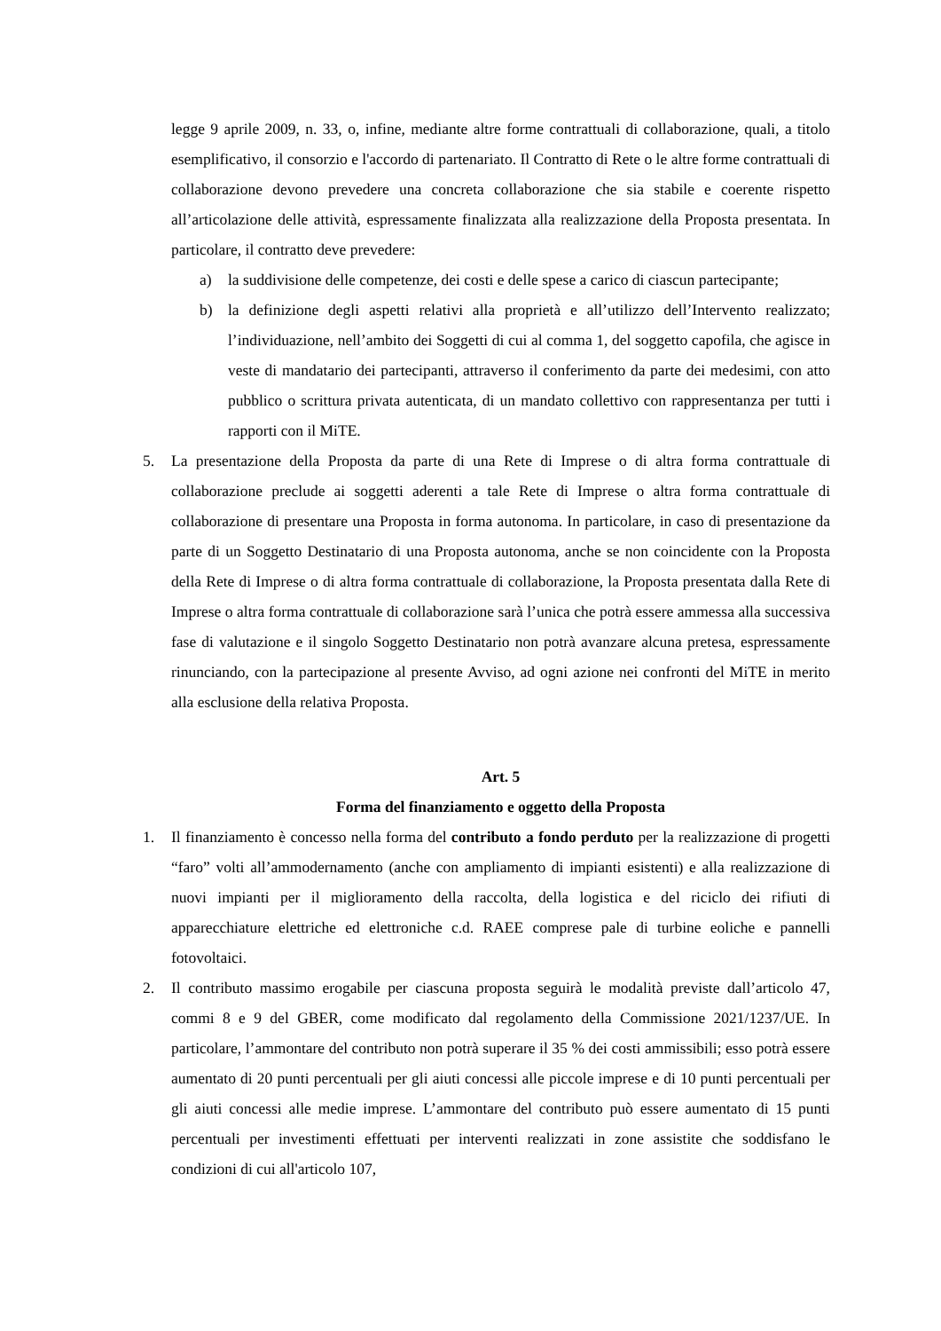legge 9 aprile 2009, n. 33, o, infine, mediante altre forme contrattuali di collaborazione, quali, a titolo esemplificativo, il consorzio e l'accordo di partenariato. Il Contratto di Rete o le altre forme contrattuali di collaborazione devono prevedere una concreta collaborazione che sia stabile e coerente rispetto all’articolazione delle attività, espressamente finalizzata alla realizzazione della Proposta presentata. In particolare, il contratto deve prevedere:
a) la suddivisione delle competenze, dei costi e delle spese a carico di ciascun partecipante;
b) la definizione degli aspetti relativi alla proprietà e all’utilizzo dell’Intervento realizzato; l’individuazione, nell’ambito dei Soggetti di cui al comma 1, del soggetto capofila, che agisce in veste di mandatario dei partecipanti, attraverso il conferimento da parte dei medesimi, con atto pubblico o scrittura privata autenticata, di un mandato collettivo con rappresentanza per tutti i rapporti con il MiTE.
5. La presentazione della Proposta da parte di una Rete di Imprese o di altra forma contrattuale di collaborazione preclude ai soggetti aderenti a tale Rete di Imprese o altra forma contrattuale di collaborazione di presentare una Proposta in forma autonoma. In particolare, in caso di presentazione da parte di un Soggetto Destinatario di una Proposta autonoma, anche se non coincidente con la Proposta della Rete di Imprese o di altra forma contrattuale di collaborazione, la Proposta presentata dalla Rete di Imprese o altra forma contrattuale di collaborazione sarà l’unica che potrà essere ammessa alla successiva fase di valutazione e il singolo Soggetto Destinatario non potrà avanzare alcuna pretesa, espressamente rinunciando, con la partecipazione al presente Avviso, ad ogni azione nei confronti del MiTE in merito alla esclusione della relativa Proposta.
Art. 5
Forma del finanziamento e oggetto della Proposta
1. Il finanziamento è concesso nella forma del contributo a fondo perduto per la realizzazione di progetti “faro” volti all’ammodernamento (anche con ampliamento di impianti esistenti) e alla realizzazione di nuovi impianti per il miglioramento della raccolta, della logistica e del riciclo dei rifiuti di apparecchiature elettriche ed elettroniche c.d. RAEE comprese pale di turbine eoliche e pannelli fotovoltaici.
2. Il contributo massimo erogabile per ciascuna proposta seguirà le modalità previste dall’articolo 47, commi 8 e 9 del GBER, come modificato dal regolamento della Commissione 2021/1237/UE. In particolare, l’ammontare del contributo non potrà superare il 35 % dei costi ammissibili; esso potrà essere aumentato di 20 punti percentuali per gli aiuti concessi alle piccole imprese e di 10 punti percentuali per gli aiuti concessi alle medie imprese. L’ammontare del contributo può essere aumentato di 15 punti percentuali per investimenti effettuati per interventi realizzati in zone assistite che soddisfano le condizioni di cui all'articolo 107,